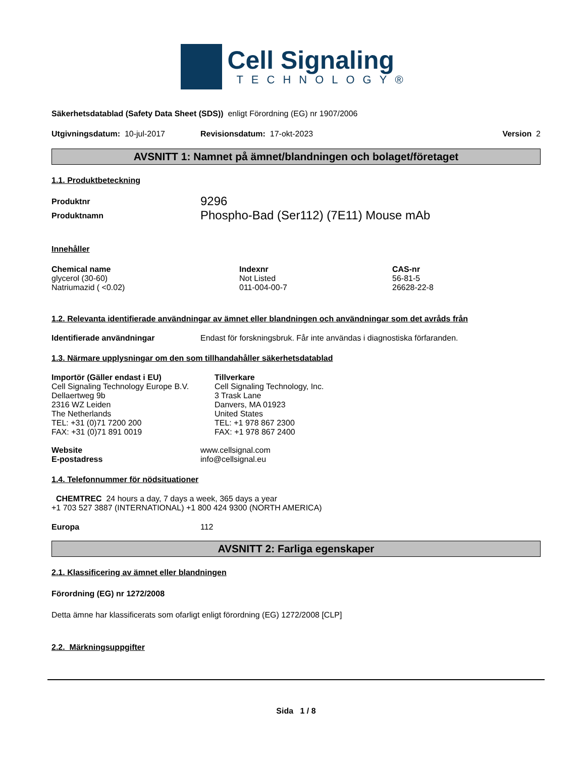Cell Signaling
TECHNOLOGY®
Säkerhetsdatablad (Safety Data Sheet (SDS)) enligt Förordning (EG) nr 1907/2006
Utgivningsdatum: 10-jul-2017 Revisionsdatum: 17-okt-2023 Version 2
AVSNITT 1: Namnet på ämnet/blandningen och bolaget/företaget
1.1. Produktbeteckning
Produktnr 9296
Produktnamn Phospho-Bad (Ser112) (7E11) Mouse mAb
Innehåller
| Chemical name | Indexnr | CAS-nr |
| --- | --- | --- |
| glycerol (30-60) | Not Listed | 56-81-5 |
| Natriumazid ( <0.02) | 011-004-00-7 | 26628-22-8 |
1.2. Relevanta identifierade användningar av ämnet eller blandningen och användningar som det avråds från
Identifierade användningar Endast för forskningsbruk. Får inte användas i diagnostiska förfaranden.
1.3. Närmare upplysningar om den som tillhandahåller säkerhetsdatablad
Importör (Gäller endast i EU)
Cell Signaling Technology Europe B.V.
Dellaertweg 9b
2316 WZ Leiden
The Netherlands
TEL: +31 (0)71 7200 200
FAX: +31 (0)71 891 0019
Tillverkare
Cell Signaling Technology, Inc.
3 Trask Lane
Danvers, MA 01923
United States
TEL: +1 978 867 2300
FAX: +1 978 867 2400
Website
E-postadress www.cellsignal.com
info@cellsignal.eu
1.4. Telefonnummer för nödsituationer
CHEMTREC 24 hours a day, 7 days a week, 365 days a year
+1 703 527 3887 (INTERNATIONAL) +1 800 424 9300 (NORTH AMERICA)
Europa 112
AVSNITT 2: Farliga egenskaper
2.1. Klassificering av ämnet eller blandningen
Förordning (EG) nr 1272/2008
Detta ämne har klassificerats som ofarligt enligt förordning (EG) 1272/2008 [CLP]
2.2. Märkningsuppgifter
Sida 1 / 8